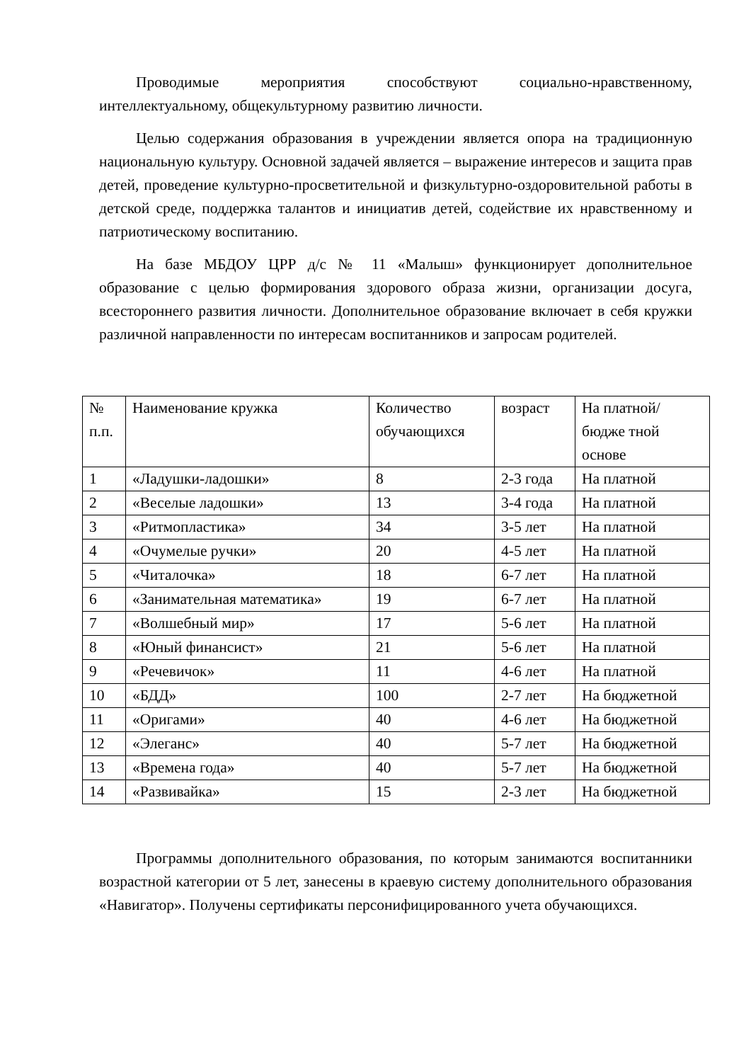Проводимые мероприятия способствуют социально-нравственному, интеллектуальному, общекультурному развитию личности.
Целью содержания образования в учреждении является опора на традиционную национальную культуру. Основной задачей является – выражение интересов и защита прав детей, проведение культурно-просветительной и физкультурно-оздоровительной работы в детской среде, поддержка талантов и инициатив детей, содействие их нравственному и патриотическому воспитанию.
На базе МБДОУ ЦРР д/с № 11 «Малыш» функционирует дополнительное образование с целью формирования здорового образа жизни, организации досуга, всестороннего развития личности. Дополнительное образование включает в себя кружки различной направленности по интересам воспитанников и запросам родителей.
| № п.п. | Наименование кружка | Количество обучающихся | возраст | На платной/бюдже тной основе |
| 1 | «Ладушки-ладошки» | 8 | 2-3 года | На платной |
| 2 | «Веселые ладошки» | 13 | 3-4 года | На платной |
| 3 | «Ритмопластика» | 34 | 3-5 лет | На платной |
| 4 | «Очумелые ручки» | 20 | 4-5 лет | На платной |
| 5 | «Читалочка» | 18 | 6-7 лет | На платной |
| 6 | «Занимательная математика» | 19 | 6-7 лет | На платной |
| 7 | «Волшебный мир» | 17 | 5-6 лет | На платной |
| 8 | «Юный финансист» | 21 | 5-6 лет | На платной |
| 9 | «Речевичок» | 11 | 4-6 лет | На платной |
| 10 | «БДД» | 100 | 2-7 лет | На бюджетной |
| 11 | «Оригами» | 40 | 4-6 лет | На бюджетной |
| 12 | «Элеганс» | 40 | 5-7 лет | На бюджетной |
| 13 | «Времена года» | 40 | 5-7 лет | На бюджетной |
| 14 | «Развивайка» | 15 | 2-3 лет | На бюджетной |
Программы дополнительного образования, по которым занимаются воспитанники возрастной категории от 5 лет, занесены в краевую систему дополнительного образования «Навигатор». Получены сертификаты персонифицированного учета обучающихся.